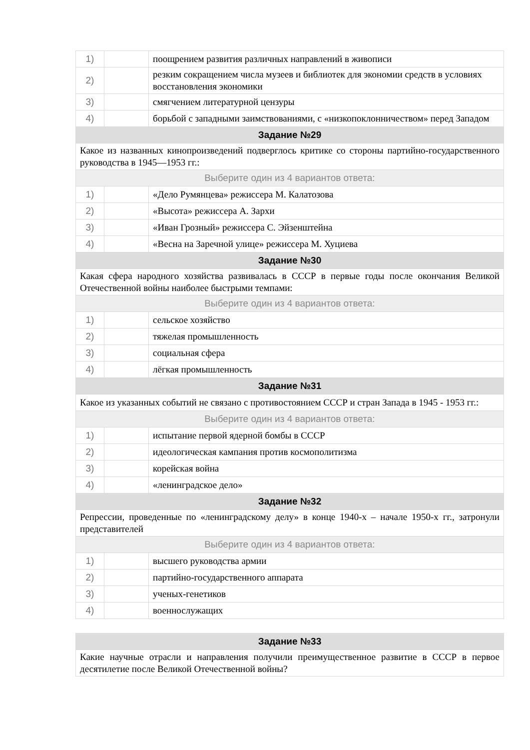| 1) | | поощрением развития различных направлений в живописи |
| 2) | | резким сокращением числа музеев и библиотек для экономии средств в условиях восстановления экономики |
| 3) | | смягчением литературной цензуры |
| 4) | | борьбой с западными заимствованиями, с «низкопоклонничеством» перед Западом |
| Задание №29 | | |
| Какое из названных кинопроизведений подверглось критике со стороны партийно-государственного руководства в 1945—1953 гг.: | | |
| Выберите один из 4 вариантов ответа: | | |
| 1) | | «Дело Румянцева» режиссера М. Калатозова |
| 2) | | «Высота» режиссера А. Зархи |
| 3) | | «Иван Грозный» режиссера С. Эйзенштейна |
| 4) | | «Весна на Заречной улице» режиссера М. Хуциева |
| Задание №30 | | |
| Какая сфера народного хозяйства развивалась в СССР в первые годы после окончания Великой Отечественной войны наиболее быстрыми темпами: | | |
| Выберите один из 4 вариантов ответа: | | |
| 1) | | сельское хозяйство |
| 2) | | тяжелая промышленность |
| 3) | | социальная сфера |
| 4) | | лёгкая промышленность |
| Задание №31 | | |
| Какое из указанных событий не связано с противостоянием СССР и стран Запада в 1945 - 1953 гг.: | | |
| Выберите один из 4 вариантов ответа: | | |
| 1) | | испытание первой ядерной бомбы в СССР |
| 2) | | идеологическая кампания против космополитизма |
| 3) | | корейская война |
| 4) | | «ленинградское дело» |
| Задание №32 | | |
| Репрессии, проведенные по «ленинградскому делу» в конце 1940-х – начале 1950-х гг., затронули представителей | | |
| Выберите один из 4 вариантов ответа: | | |
| 1) | | высшего руководства армии |
| 2) | | партийно-государственного аппарата |
| 3) | | ученых-генетиков |
| 4) | | военнослужащих |
| Задание №33 |
| Какие научные отрасли и направления получили преимущественное развитие в СССР в первое десятилетие после Великой Отечественной войны? |